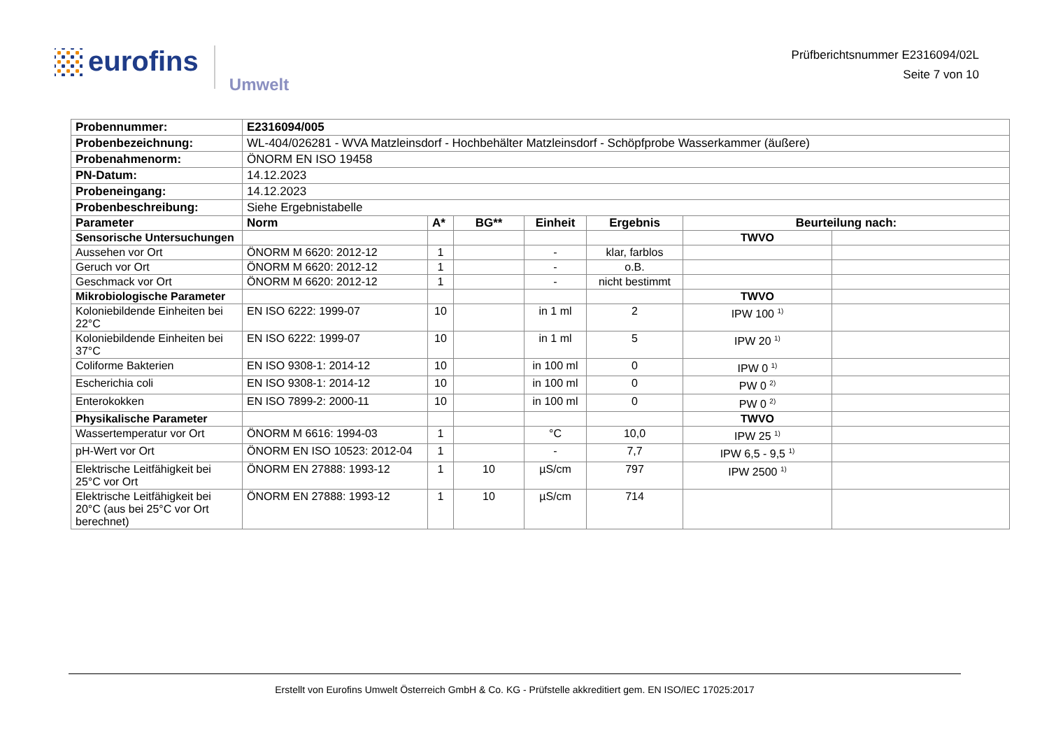eurofins
Umwelt
Prüfberichtsnummer E2316094/02L
Seite 7 von 10
| Probennummer: | E2316094/005 | | | | | | |
| Probenbezeichnung: | WL-404/026281 - WVA Matzleinsdorf - Hochbehälter Matzleinsdorf - Schöpfprobe Wasserkammer (äußere) | | | | | | |
| Probenahmenorm: | ÖNORM EN ISO 19458 | | | | | | |
| PN-Datum: | 14.12.2023 | | | | | | |
| Probeneingang: | 14.12.2023 | | | | | | |
| Probenbeschreibung: | Siehe Ergebnistabelle | | | | | | |
| Parameter | Norm | A* | BG** | Einheit | Ergebnis | Beurteilung nach: | |
| Sensorische Untersuchungen | | | | | | TWVO | |
| Aussehen vor Ort | ÖNORM M 6620: 2012-12 | 1 | | - | klar, farblos | | |
| Geruch vor Ort | ÖNORM M 6620: 2012-12 | 1 | | - | o.B. | | |
| Geschmack vor Ort | ÖNORM M 6620: 2012-12 | 1 | | - | nicht bestimmt | | |
| Mikrobiologische Parameter | | | | | | TWVO | |
| Koloniebildende Einheiten bei 22°C | EN ISO 6222: 1999-07 | 10 | | in 1 ml | 2 | IPW 100 <sup>1)</sup> | |
| Koloniebildende Einheiten bei 37°C | EN ISO 6222: 1999-07 | 10 | | in 1 ml | 5 | IPW 20 <sup>1)</sup> | |
| Coliforme Bakterien | EN ISO 9308-1: 2014-12 | 10 | | in 100 ml | 0 | IPW 0 <sup>1)</sup> | |
| Escherichia coli | EN ISO 9308-1: 2014-12 | 10 | | in 100 ml | 0 | PW 0 <sup>2)</sup> | |
| Enterokokken | EN ISO 7899-2: 2000-11 | 10 | | in 100 ml | 0 | PW 0 <sup>2)</sup> | |
| Physikalische Parameter | | | | | | TWVO | |
| Wassertemperatur vor Ort | ÖNORM M 6616: 1994-03 | 1 | | °C | 10,0 | IPW 25 <sup>1)</sup> | |
| pH-Wert vor Ort | ÖNORM EN ISO 10523: 2012-04 | 1 | | - | 7,7 | IPW 6,5 - 9,5 <sup>1)</sup> | |
| Elektrische Leitfähigkeit bei 25°C vor Ort | ÖNORM EN 27888: 1993-12 | 1 | 10 | µS/cm | 797 | IPW 2500 <sup>1)</sup> | |
| Elektrische Leitfähigkeit bei 20°C (aus bei 25°C vor Ort berechnet) | ÖNORM EN 27888: 1993-12 | 1 | 10 | µS/cm | 714 | | |
Erstellt von Eurofins Umwelt Österreich GmbH & Co. KG - Prüfstelle akkreditiert gem. EN ISO/IEC 17025:2017